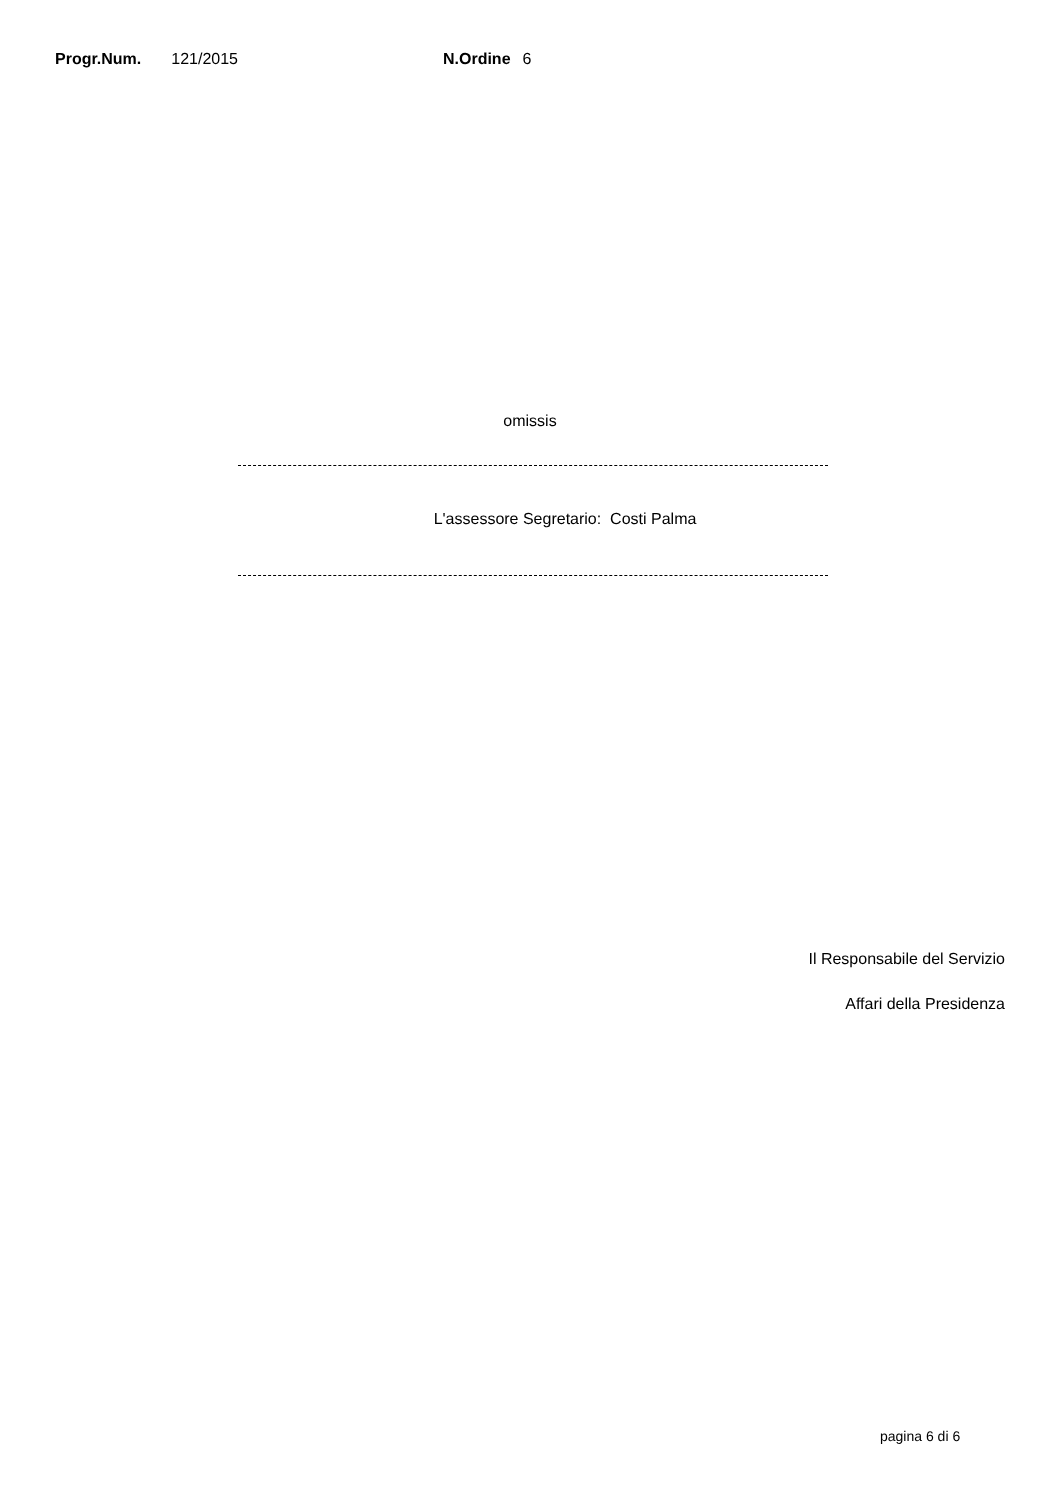Progr.Num. 121/2015 N.Ordine 6
omissis
L'assessore Segretario: Costi Palma
Il Responsabile del Servizio
Affari della Presidenza
pagina 6 di 6